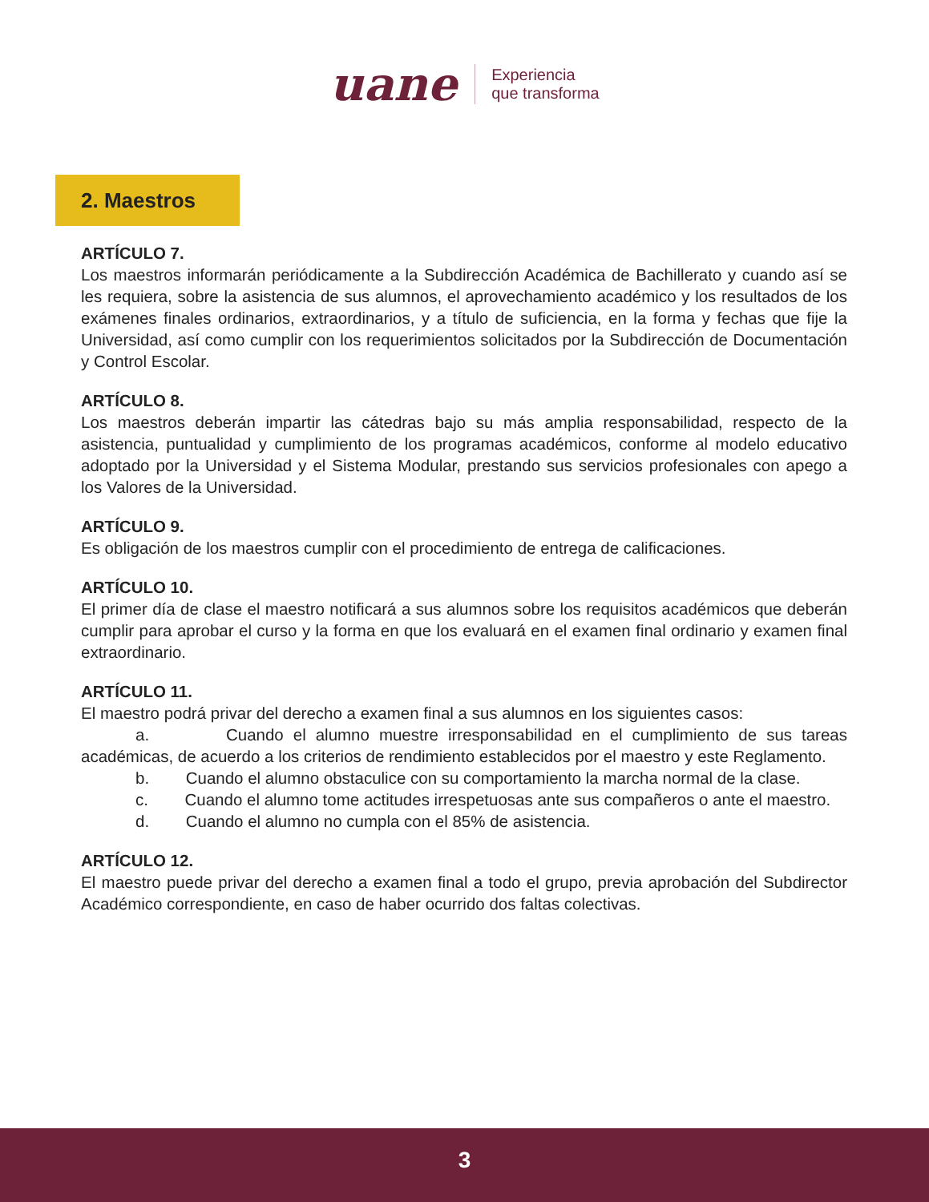uane
Experiencia
que transforma
2. Maestros
ARTÍCULO 7.
Los maestros informarán periódicamente a la Subdirección Académica de Bachillerato y cuando así se les requiera, sobre la asistencia de sus alumnos, el aprovechamiento académico y los resultados de los exámenes finales ordinarios, extraordinarios, y a título de suficiencia, en la forma y fechas que fije la Universidad, así como cumplir con los requerimientos solicitados por la Subdirección de Documentación y Control Escolar.
ARTÍCULO 8.
Los maestros deberán impartir las cátedras bajo su más amplia responsabilidad, respecto de la asistencia, puntualidad y cumplimiento de los programas académicos, conforme al modelo educativo adoptado por la Universidad y el Sistema Modular, prestando sus servicios profesionales con apego a los Valores de la Universidad.
ARTÍCULO 9.
Es obligación de los maestros cumplir con el procedimiento de entrega de calificaciones.
ARTÍCULO 10.
El primer día de clase el maestro notificará a sus alumnos sobre los requisitos académicos que deberán cumplir para aprobar el curso y la forma en que los evaluará en el examen final ordinario y examen final extraordinario.
ARTÍCULO 11.
El maestro podrá privar del derecho a examen final a sus alumnos en los siguientes casos:
a. Cuando el alumno muestre irresponsabilidad en el cumplimiento de sus tareas académicas, de acuerdo a los criterios de rendimiento establecidos por el maestro y este Reglamento.
b. Cuando el alumno obstaculice con su comportamiento la marcha normal de la clase.
c. Cuando el alumno tome actitudes irrespetuosas ante sus compañeros o ante el maestro.
d. Cuando el alumno no cumpla con el 85% de asistencia.
ARTÍCULO 12.
El maestro puede privar del derecho a examen final a todo el grupo, previa aprobación del Subdirector Académico correspondiente, en caso de haber ocurrido dos faltas colectivas.
3